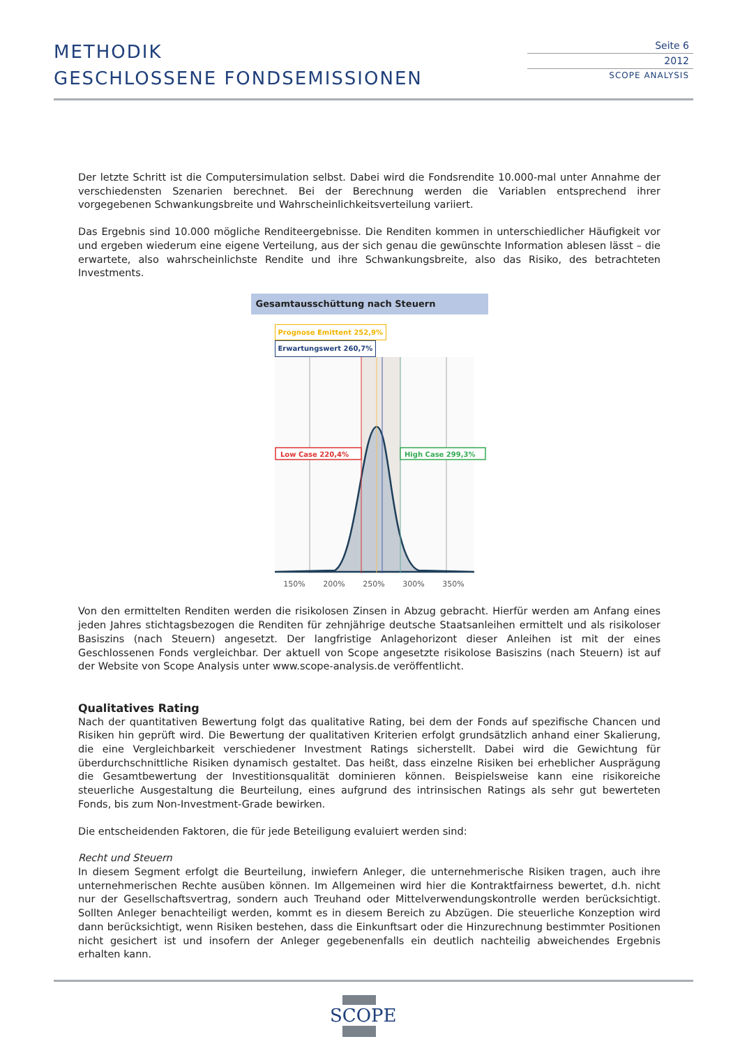METHODIK
GESCHLOSSENE FONDSEMISSIONEN
Seite 6
2012
SCOPE ANALYSIS
Der letzte Schritt ist die Computersimulation selbst. Dabei wird die Fondsrendite 10.000-mal unter Annahme der verschiedensten Szenarien berechnet. Bei der Berechnung werden die Variablen entsprechend ihrer vorgegebenen Schwankungsbreite und Wahrscheinlichkeitsverteilung variiert.
Das Ergebnis sind 10.000 mögliche Renditeergebnisse. Die Renditen kommen in unterschiedlicher Häufigkeit vor und ergeben wiederum eine eigene Verteilung, aus der sich genau die gewünschte Information ablesen lässt – die erwartete, also wahrscheinlichste Rendite und ihre Schwankungsbreite, also das Risiko, des betrachteten Investments.
Gesamtausschüttung nach Steuern
Prognose Emittent 252,9% Erwartungswert 260,7%
Low Case 220,4%
High Case 299,3%
150% 200% 250% 300% 350%
Von den ermittelten Renditen werden die risikolosen Zinsen in Abzug gebracht. Hierfür werden am Anfang eines jeden Jahres stichtagsbezogen die Renditen für zehnjährige deutsche Staatsanleihen ermittelt und als risikoloser Basiszins (nach Steuern) angesetzt. Der langfristige Anlagehorizont dieser Anleihen ist mit der eines Geschlossenen Fonds vergleichbar. Der aktuell von Scope angesetzte risikolose Basiszins (nach Steuern) ist auf der Website von Scope Analysis unter www.scope-analysis.de veröffentlicht.
Qualitatives Rating
Nach der quantitativen Bewertung folgt das qualitative Rating, bei dem der Fonds auf spezifische Chancen und Risiken hin geprüft wird. Die Bewertung der qualitativen Kriterien erfolgt grundsätzlich anhand einer Skalierung, die eine Vergleichbarkeit verschiedener Investment Ratings sicherstellt. Dabei wird die Gewichtung für überdurchschnittliche Risiken dynamisch gestaltet. Das heißt, dass einzelne Risiken bei erheblicher Ausprägung die Gesamtbewertung der Investitionsqualität dominieren können. Beispielsweise kann eine risikoreiche steuerliche Ausgestaltung die Beurteilung, eines aufgrund des intrinsischen Ratings als sehr gut bewerteten Fonds, bis zum Non-Investment-Grade bewirken.
Die entscheidenden Faktoren, die für jede Beteiligung evaluiert werden sind:
Recht und Steuern
In diesem Segment erfolgt die Beurteilung, inwiefern Anleger, die unternehmerische Risiken tragen, auch ihre unternehmerischen Rechte ausüben können. Im Allgemeinen wird hier die Kontraktfairness bewertet, d.h. nicht nur der Gesellschaftsvertrag, sondern auch Treuhand oder Mittelverwendungskontrolle werden berücksichtigt. Sollten Anleger benachteiligt werden, kommt es in diesem Bereich zu Abzügen. Die steuerliche Konzeption wird dann berücksichtigt, wenn Risiken bestehen, dass die Einkunftsart oder die Hinzurechnung bestimmter Positionen nicht gesichert ist und insofern der Anleger gegebenenfalls ein deutlich nachteilig abweichendes Ergebnis erhalten kann.
SCOPE